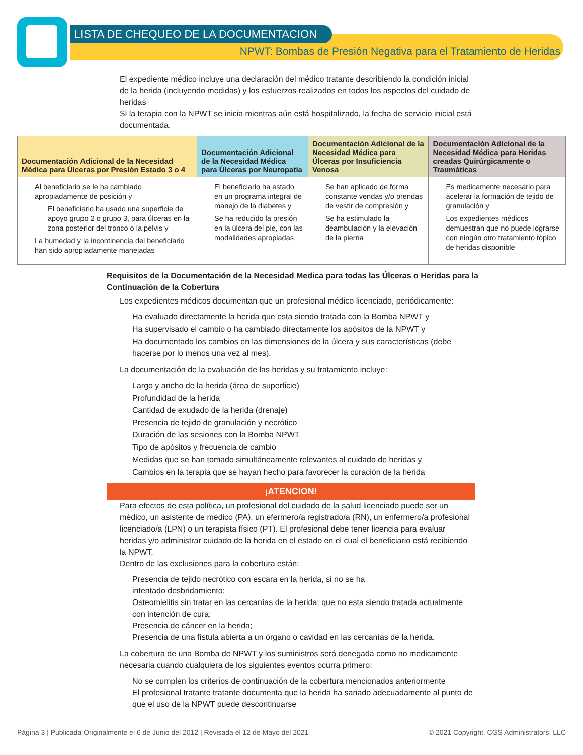LISTA DE CHEQUEO DE LA DOCUMENTACION
NPWT: Bombas de Presión Negativa para el Tratamiento de Heridas
El expediente médico incluye una declaración del médico tratante describiendo la condición inicial de la herida (incluyendo medidas) y los esfuerzos realizados en todos los aspectos del cuidado de heridas
Si la terapia con la NPWT se inicia mientras aún está hospitalizado, la fecha de servicio inicial está documentada.
| Documentación Adicional de la Necesidad Médica para Úlceras por Presión Estado 3 o 4 | Documentación Adicional de la Necesidad Médica para Úlceras por Neuropatía | Documentación Adicional de la Necesidad Médica para Úlceras por Insuficiencia Venosa | Documentación Adicional de la Necesidad Médica para Heridas creadas Quirúrgicamente o Traumáticas |
| --- | --- | --- | --- |
| Al beneficiario se le ha cambiado apropiadamente de posición y El beneficiario ha usado una superficie de apoyo grupo 2 o grupo 3, para úlceras en la zona posterior del tronco o la pelvis y La humedad y la incontinencia del beneficiario han sido apropiadamente manejadas | El beneficiario ha estado en un programa integral de manejo de la diabetes y Se ha reducido la presión en la úlcera del pie, con las modalidades apropiadas | Se han aplicado de forma constante vendas y/o prendas de vestir de compresión y Se ha estimulado la deambulación y la elevación de la pierna | Es medicamente necesario para acelerar la formación de tejido de granulación y Los expedientes médicos demuestran que no puede lograrse con ningún otro tratamiento tópico de heridas disponible |
Requisitos de la Documentación de la Necesidad Medica para todas las Úlceras o Heridas para la Continuación de la Cobertura
Los expedientes médicos documentan que un profesional médico licenciado, periódicamente:
Ha evaluado directamente la herida que esta siendo tratada con la Bomba NPWT y
Ha supervisado el cambio o ha cambiado directamente los apósitos de la NPWT y
Ha documentado los cambios en las dimensiones de la úlcera y sus características (debe hacerse por lo menos una vez al mes).
La documentación de la evaluación de las heridas y su tratamiento incluye:
Largo y ancho de la herida (área de superficie)
Profundidad de la herida
Cantidad de exudado de la herida (drenaje)
Presencia de tejido de granulación y necrótico
Duración de las sesiones con la Bomba NPWT
Tipo de apósitos y frecuencia de cambio
Medidas que se han tomado simultáneamente relevantes al cuidado de heridas y
Cambios en la terapia que se hayan hecho para favorecer la curación de la herida
¡ATENCION!
Para efectos de esta política, un profesional del cuidado de la salud licenciado puede ser un médico, un asistente de médico (PA), un efermero/a registrado/a (RN), un enfermero/a profesional licenciado/a (LPN) o un terapista físico (PT). El profesional debe tener licencia para evaluar heridas y/o administrar cuidado de la herida en el estado en el cual el beneficiario está recibiendo la NPWT.
Dentro de las exclusiones para la cobertura están:
Presencia de tejido necrótico con escara en la herida, si no se ha
intentado desbridamiento;
Osteomielitis sin tratar en las cercanías de la herida; que no esta siendo tratada actualmente con intención de cura;
Presencia de cáncer en la herida;
Presencia de una fístula abierta a un órgano o cavidad en las cercanías de la herida.
La cobertura de una Bomba de NPWT y los suministros será denegada como no medicamente necesaria cuando cualquiera de los siguientes eventos ocurra primero:
No se cumplen los criterios de continuación de la cobertura mencionados anteriormente
El profesional tratante tratante documenta que la herida ha sanado adecuadamente al punto de que el uso de la NPWT puede descontinuarse
Página 3 | Publicada Originalmente el 6 de Junio del 2012 | Revisada el 12 de Mayo del 2021 © 2021 Copyright, CGS Administrators, LLC